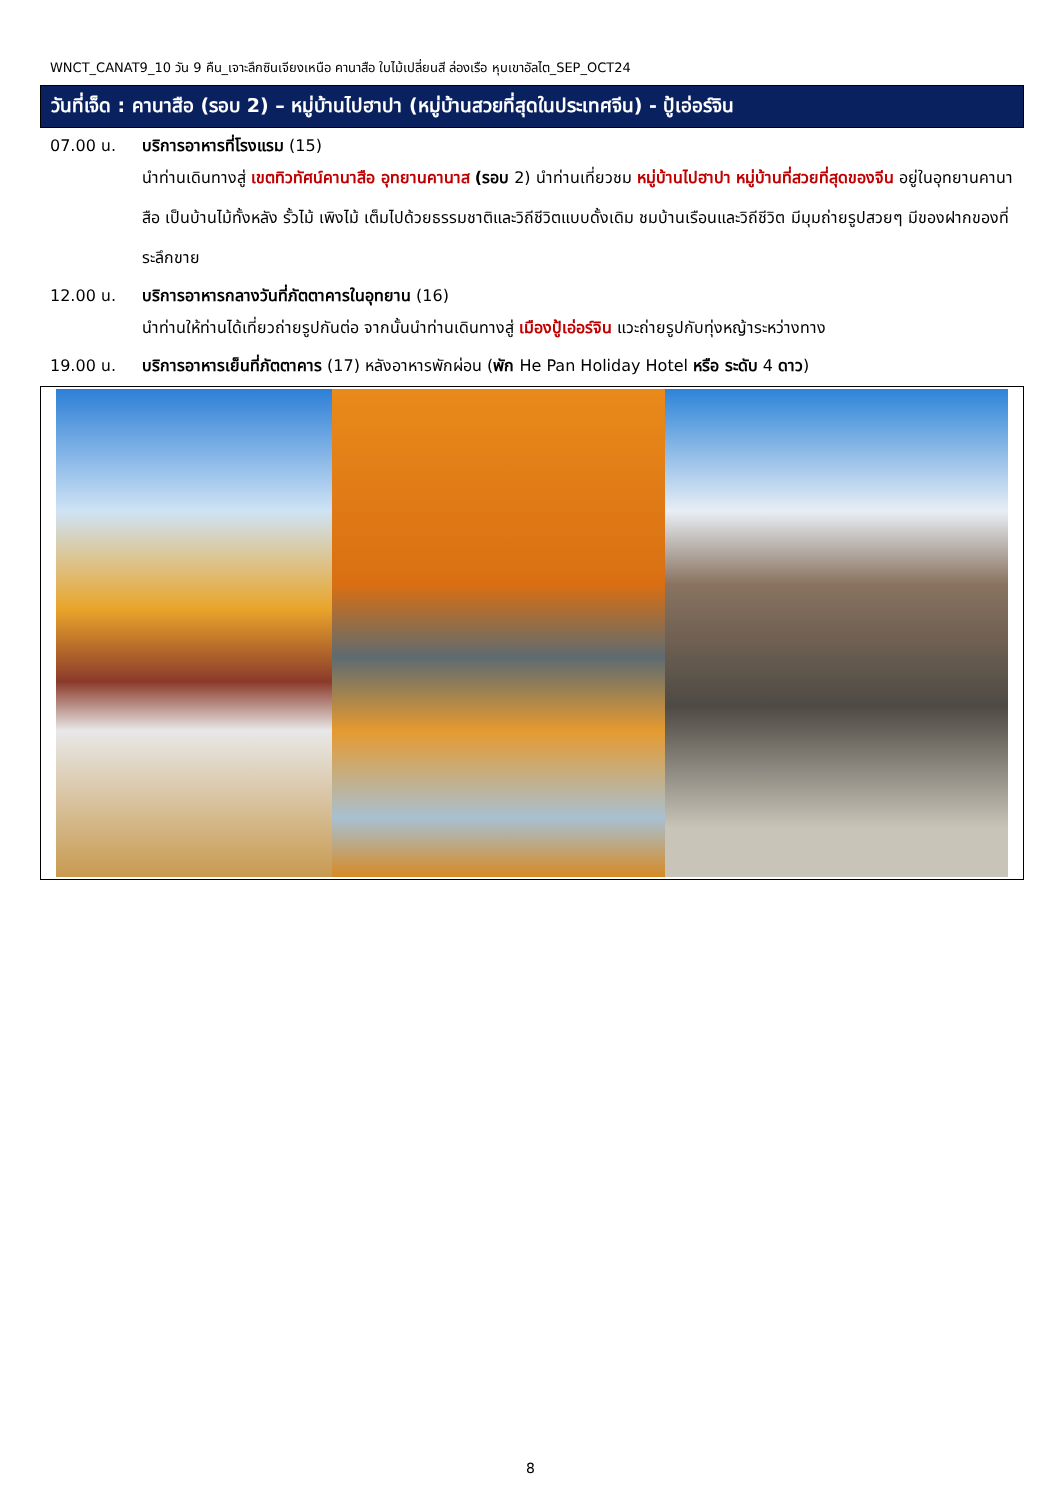WNCT_CANAT9_10 วัน 9 คืน_เจาะลึกซินเจียงเหนือ คานาสือ ใบไม้เปลี่ยนสี ล่องเรือ หุบเขาอัลไต_SEP_OCT24
วันที่เจ็ด : คานาสือ (รอบ 2) – หมู่บ้านไปฮาปา (หมู่บ้านสวยที่สุดในประเทศจีน) - ปู้เอ่อร์จิน
07.00 น. บริการอาหารที่โรงแรม (15)
นำท่านเดินทางสู่ เขตทิวทัศน์คานาสือ อุทยานคานาส (รอบ 2) นำท่านเที่ยวชม หมู่บ้านไปฮาปา หมู่บ้านที่สวยที่สุดของจีน อยู่ในอุทยานคานาสือ เป็นบ้านไม้ทั้งหลัง รั้วไม้ เพิงไม้ เต็มไปด้วยธรรมชาติและวิถีชีวิตแบบดั้งเดิม ชมบ้านเรือนและวิถีชีวิต มีมุมถ่ายรูปสวยๆ มีของฝากของที่ระลึกขาย
12.00 น. บริการอาหารกลางวันที่ภัตตาคารในอุทยาน (16)
นำท่านให้ท่านได้เที่ยวถ่ายรูปกันต่อ จากนั้นนำท่านเดินทางสู่ เมืองปู้เอ่อร์จิน แวะถ่ายรูปกับทุ่งหญ้าระหว่างทาง
19.00 น. บริการอาหารเย็นที่ภัตตาคาร (17) หลังอาหารพักผ่อน (พัก He Pan Holiday Hotel หรือ ระดับ 4 ดาว)
8